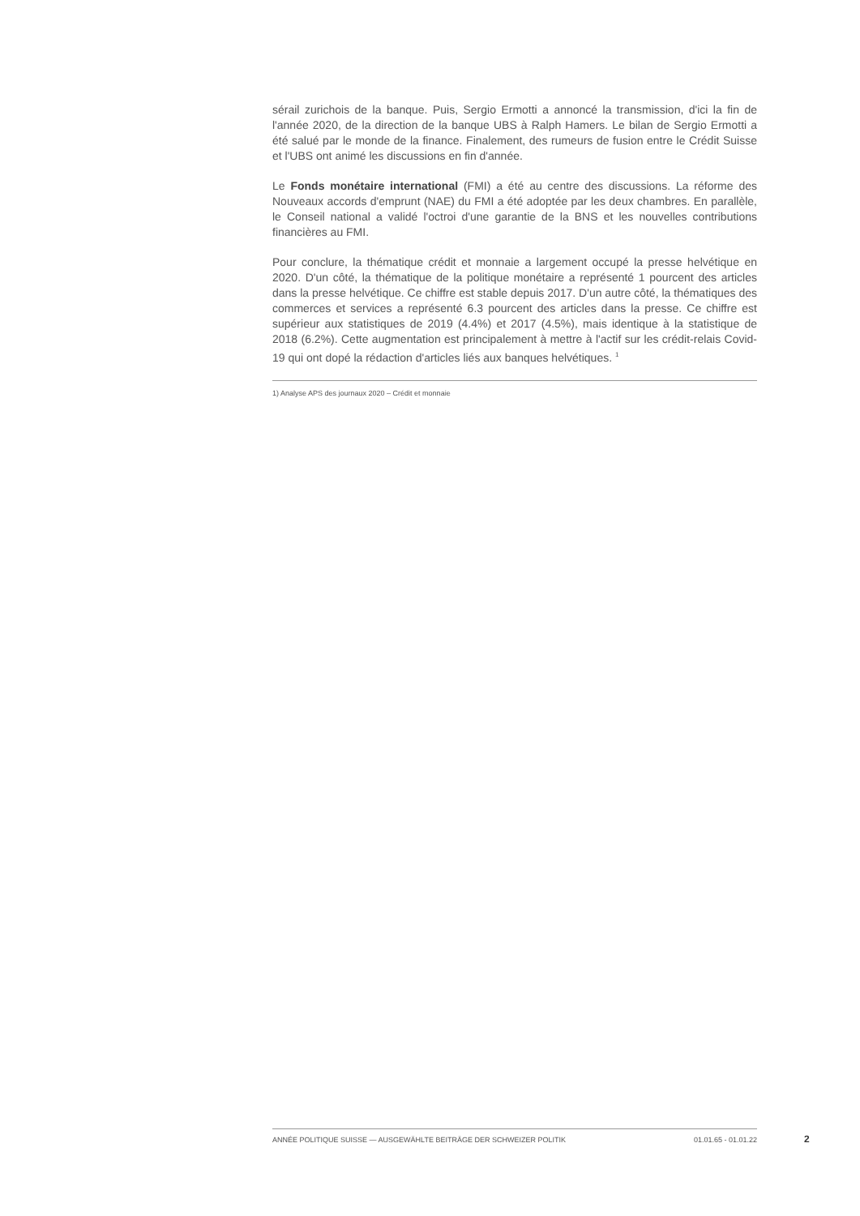sérail zurichois de la banque. Puis, Sergio Ermotti a annoncé la transmission, d'ici la fin de l'année 2020, de la direction de la banque UBS à Ralph Hamers. Le bilan de Sergio Ermotti a été salué par le monde de la finance. Finalement, des rumeurs de fusion entre le Crédit Suisse et l'UBS ont animé les discussions en fin d'année.
Le Fonds monétaire international (FMI) a été au centre des discussions. La réforme des Nouveaux accords d'emprunt (NAE) du FMI a été adoptée par les deux chambres. En parallèle, le Conseil national a validé l'octroi d'une garantie de la BNS et les nouvelles contributions financières au FMI.
Pour conclure, la thématique crédit et monnaie a largement occupé la presse helvétique en 2020. D'un côté, la thématique de la politique monétaire a représenté 1 pourcent des articles dans la presse helvétique. Ce chiffre est stable depuis 2017. D'un autre côté, la thématiques des commerces et services a représenté 6.3 pourcent des articles dans la presse. Ce chiffre est supérieur aux statistiques de 2019 (4.4%) et 2017 (4.5%), mais identique à la statistique de 2018 (6.2%). Cette augmentation est principalement à mettre à l'actif sur les crédit-relais Covid-19 qui ont dopé la rédaction d'articles liés aux banques helvétiques. <sup>1</sup>
1) Analyse APS des journaux 2020 – Crédit et monnaie
ANNÉE POLITIQUE SUISSE — AUSGEWÄHLTE BEITRÄGE DER SCHWEIZER POLITIK 01.01.65 - 01.01.22
2